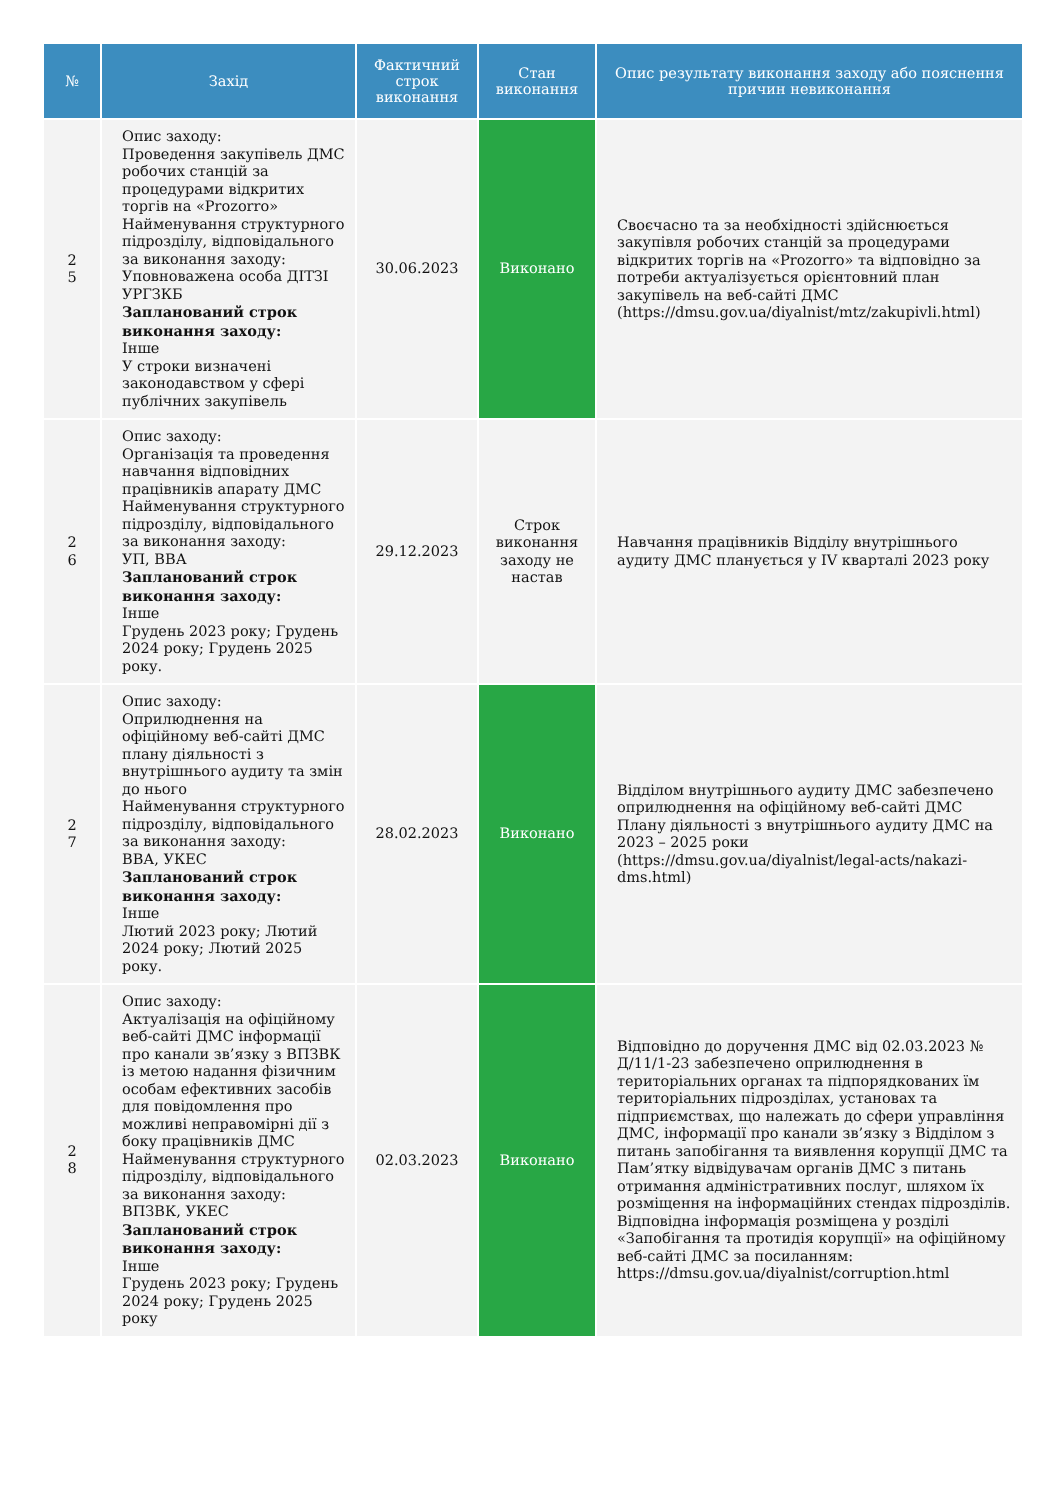| № | Захід | Фактичний строк виконання | Стан виконання | Опис результату виконання заходу або пояснення причин невиконання |
| --- | --- | --- | --- | --- |
| 2 5 | Опис заходу: Проведення закупівель ДМС робочих станцій за процедурами відкритих торгів на «Prozorro» Найменування структурного підрозділу, відповідального за виконання заходу: Уповноважена особа ДІТЗІ УРГЗКБ Запланований строк виконання заходу: Інше У строки визначені законодавством у сфері публічних закупівель | 30.06.2023 | Виконано | Своєчасно та за необхідності здійснюється закупівля робочих станцій за процедурами відкритих торгів на «Prozorro» та відповідно за потреби актуалізується орієнтовний план закупівель на веб-сайті ДМС (https://dmsu.gov.ua/diyalnist/mtz/zakupivli.html) |
| 2 6 | Опис заходу: Організація та проведення навчання відповідних працівників апарату ДМС Найменування структурного підрозділу, відповідального за виконання заходу: УП, ВВА Запланований строк виконання заходу: Інше Грудень 2023 року; Грудень 2024 року; Грудень 2025 року. | 29.12.2023 | Строк виконання заходу не настав | Навчання працівників Відділу внутрішнього аудиту ДМС планується у IV кварталі 2023 року |
| 2 7 | Опис заходу: Оприлюднення на офіційному веб-сайті ДМС плану діяльності з внутрішнього аудиту та змін до нього Найменування структурного підрозділу, відповідального за виконання заходу: ВВА, УКЕС Запланований строк виконання заходу: Інше Лютий 2023 року; Лютий 2024 року; Лютий 2025 року. | 28.02.2023 | Виконано | Відділом внутрішнього аудиту ДМС забезпечено оприлюднення на офіційному веб-сайті ДМС Плану діяльності з внутрішнього аудиту ДМС на 2023 – 2025 роки (https://dmsu.gov.ua/diyalnist/legal-acts/nakazi-dms.html) |
| 2 8 | Опис заходу: Актуалізація на офіційному веб-сайті ДМС інформації про канали зв’язку з ВПЗВК із метою надання фізичним особам ефективних засобів для повідомлення про можливі неправомірні дії з боку працівників ДМС Найменування структурного підрозділу, відповідального за виконання заходу: ВПЗВК, УКЕС Запланований строк виконання заходу: Інше Грудень 2023 року; Грудень 2024 року; Грудень 2025 року | 02.03.2023 | Виконано | Відповідно до доручення ДМС від 02.03.2023 № Д/11/1-23 забезпечено оприлюднення в територіальних органах та підпорядкованих їм територіальних підрозділах, установах та підприємствах, що належать до сфери управління ДМС, інформації про канали зв’язку з Відділом з питань запобігання та виявлення корупції ДМС та Пам’ятку відвідувачам органів ДМС з питань отримання адміністративних послуг, шляхом їх розміщення на інформаційних стендах підрозділів. Відповідна інформація розміщена у розділі «Запобігання та протидія корупції» на офіційному веб-сайті ДМС за посиланням: https://dmsu.gov.ua/diyalnist/corruption.html |